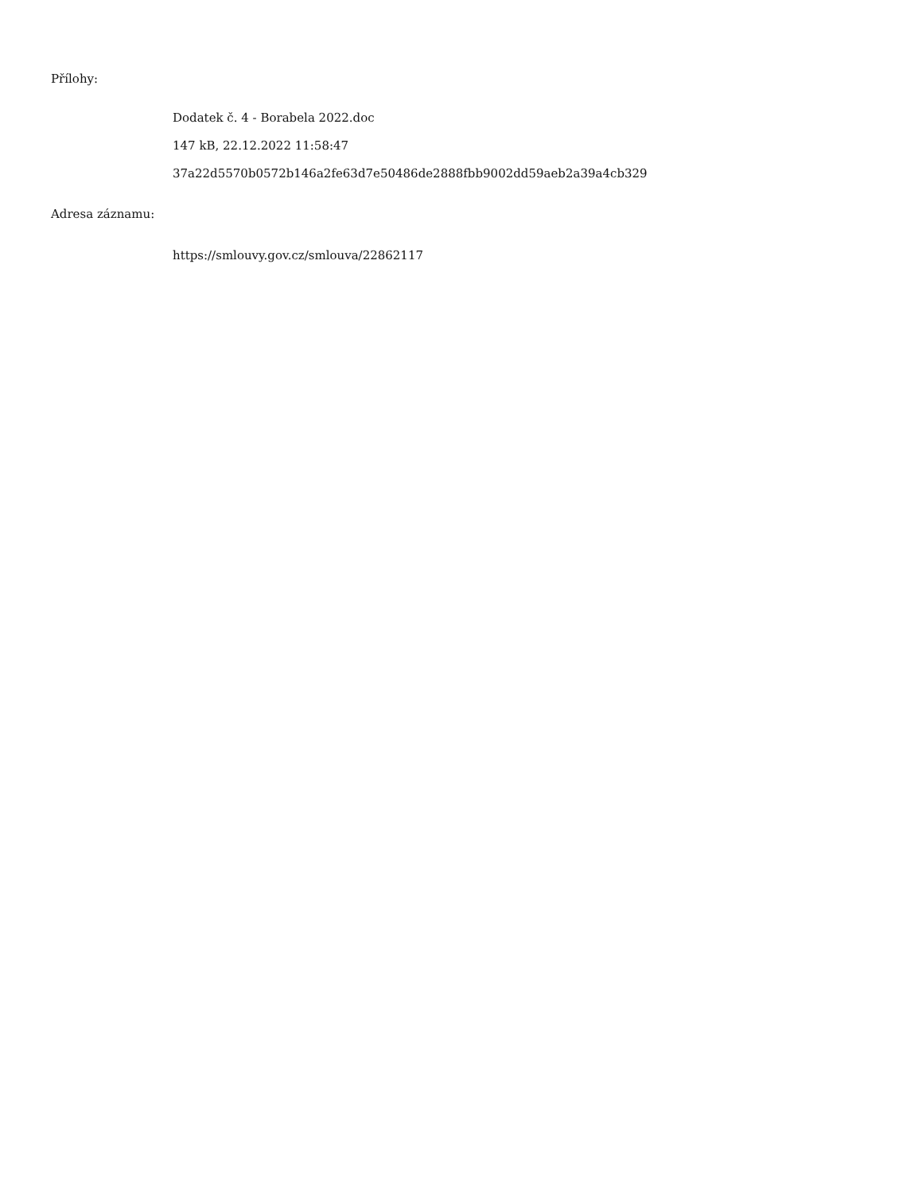Přílohy:
Dodatek č. 4 - Borabela 2022.doc
147 kB, 22.12.2022 11:58:47
37a22d5570b0572b146a2fe63d7e50486de2888fbb9002dd59aeb2a39a4cb329
Adresa záznamu:
https://smlouvy.gov.cz/smlouva/22862117